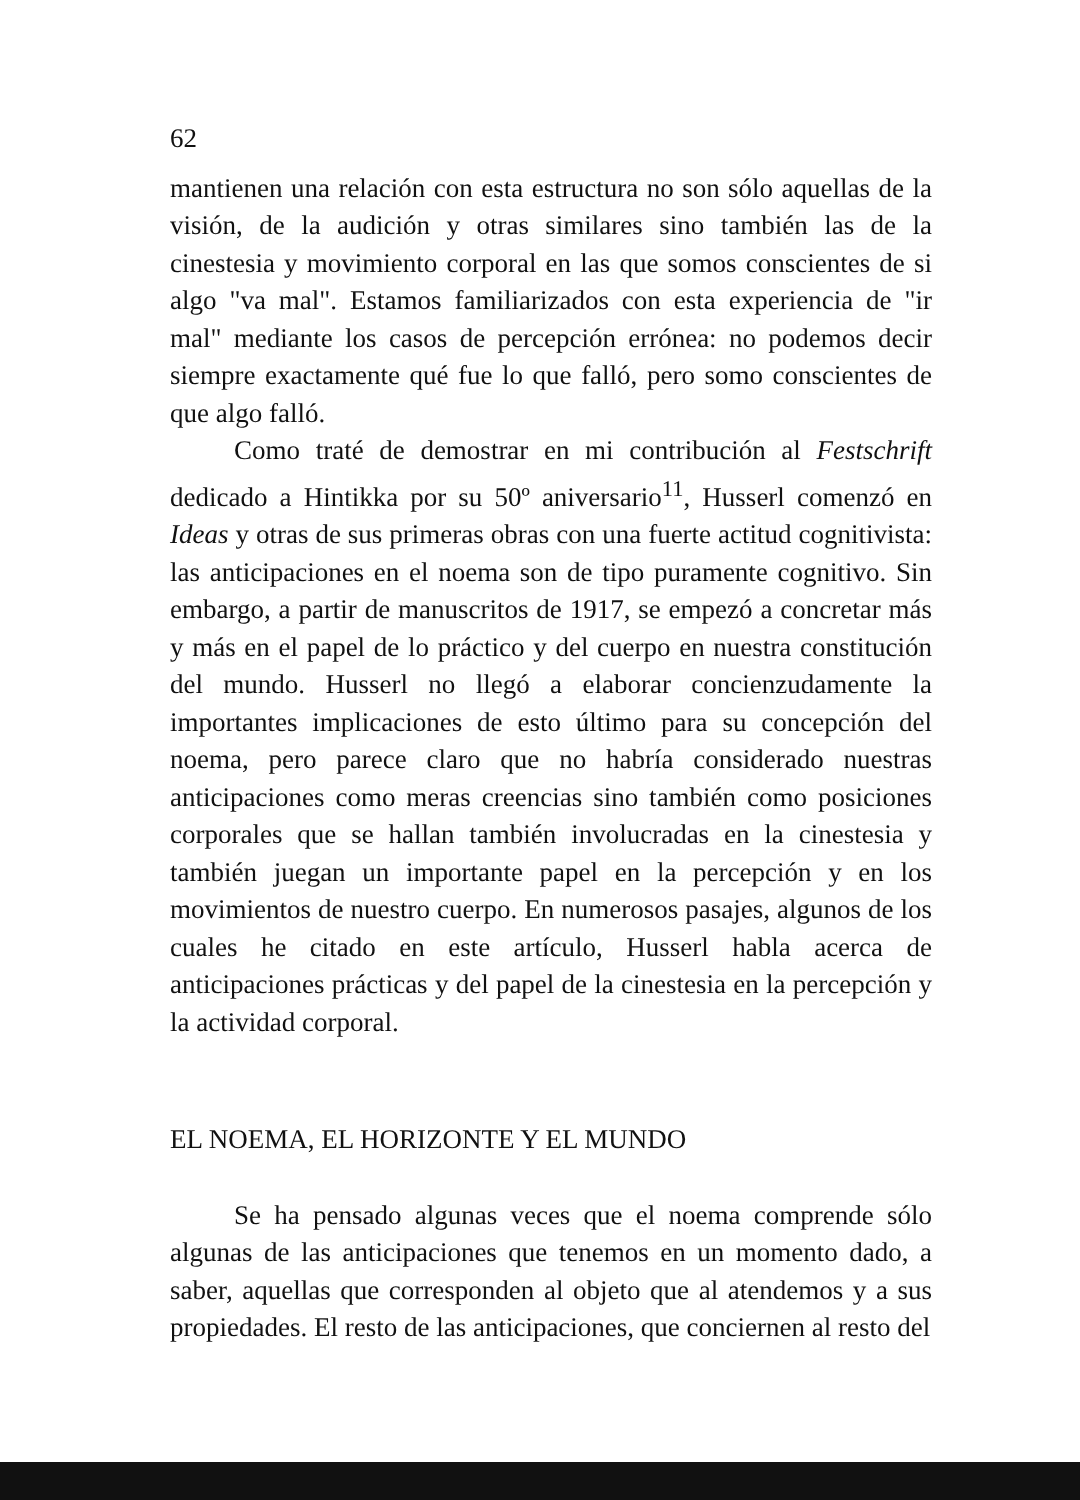62
mantienen una relación con esta estructura no son sólo aquellas de la visión, de la audición y otras similares sino también las de la cinestesia y movimiento corporal en las que somos conscientes de si algo "va mal". Estamos familiarizados con esta experiencia de "ir mal" mediante los casos de percepción errónea: no podemos decir siempre exactamente qué fue lo que falló, pero somo conscientes de que algo falló.
Como traté de demostrar en mi contribución al Festschrift dedicado a Hintikka por su 50º aniversario<sup>11</sup>, Husserl comenzó en Ideas y otras de sus primeras obras con una fuerte actitud cognitivista: las anticipaciones en el noema son de tipo puramente cognitivo. Sin embargo, a partir de manuscritos de 1917, se empezó a concretar más y más en el papel de lo práctico y del cuerpo en nuestra constitución del mundo. Husserl no llegó a elaborar concienzudamente la importantes implicaciones de esto último para su concepción del noema, pero parece claro que no habría considerado nuestras anticipaciones como meras creencias sino también como posiciones corporales que se hallan también involucradas en la cinestesia y también juegan un importante papel en la percepción y en los movimientos de nuestro cuerpo. En numerosos pasajes, algunos de los cuales he citado en este artículo, Husserl habla acerca de anticipaciones prácticas y del papel de la cinestesia en la percepción y la actividad corporal.
EL NOEMA, EL HORIZONTE Y EL MUNDO
Se ha pensado algunas veces que el noema comprende sólo algunas de las anticipaciones que tenemos en un momento dado, a saber, aquellas que corresponden al objeto que al atendemos y a sus propiedades. El resto de las anticipaciones, que conciernen al resto del